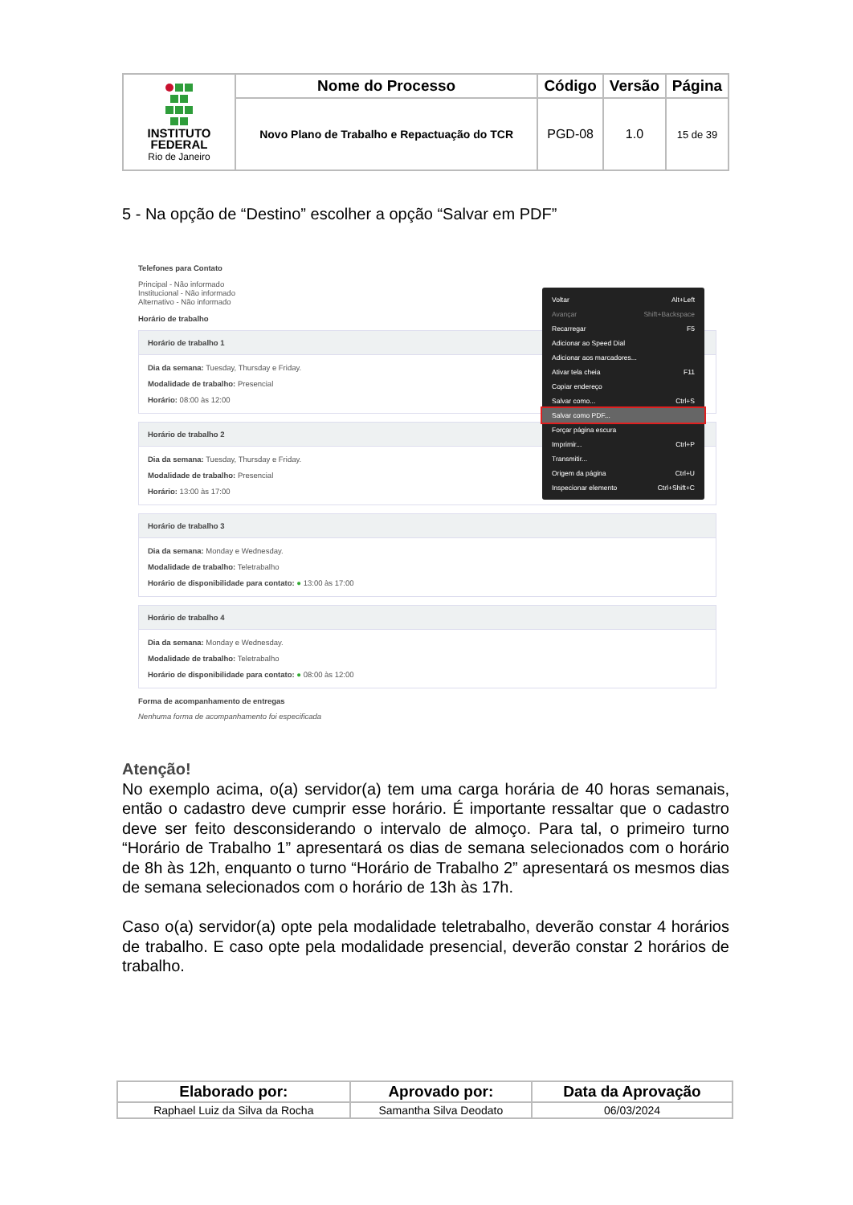| INSTITUTO FEDERAL Rio de Janeiro | Nome do Processo | Código | Versão | Página |
| | Novo Plano de Trabalho e Repactuação do TCR | PGD-08 | 1.0 | 15 de 39 |
5 - Na opção de “Destino” escolher a opção “Salvar em PDF”
Telefones para Contato
Principal - Não informado
Institucional - Não informado
Alternativo - Não informado
Horário de trabalho
Horário de trabalho 1
Dia da semana: Tuesday, Thursday e Friday.
Modalidade de trabalho: Presencial
Horário: 08:00 às 12:00
Horário de trabalho 2
Dia da semana: Tuesday, Thursday e Friday.
Modalidade de trabalho: Presencial
Horário: 13:00 às 17:00
Horário de trabalho 3
Dia da semana: Monday e Wednesday.
Modalidade de trabalho: Teletrabalho
Horário de disponibilidade para contato: ● 13:00 às 17:00
Horário de trabalho 4
Dia da semana: Monday e Wednesday.
Modalidade de trabalho: Teletrabalho
Horário de disponibilidade para contato: ● 08:00 às 12:00
Forma de acompanhamento de entregas
Nenhuma forma de acompanhamento foi especificada
Voltar Alt+Left
Avançar Shift+Backspace
Recarregar F5
Adicionar ao Speed Dial
Adicionar aos marcadores...
Ativar tela cheia F11
Copiar endereço
Salvar como... Ctrl+S
Salvar como PDF...
Forçar página escura
Imprimir... Ctrl+P
Transmitir...
Origem da página Ctrl+U
Inspecionar elemento Ctrl+Shift+C
Atenção!
No exemplo acima, o(a) servidor(a) tem uma carga horária de 40 horas semanais, então o cadastro deve cumprir esse horário. É importante ressaltar que o cadastro deve ser feito desconsiderando o intervalo de almoço. Para tal, o primeiro turno “Horário de Trabalho 1” apresentará os dias de semana selecionados com o horário de 8h às 12h, enquanto o turno “Horário de Trabalho 2” apresentará os mesmos dias de semana selecionados com o horário de 13h às 17h.
Caso o(a) servidor(a) opte pela modalidade teletrabalho, deverão constar 4 horários de trabalho. E caso opte pela modalidade presencial, deverão constar 2 horários de trabalho.
| Elaborado por: | Aprovado por: | Data da Aprovação |
| --- | --- | --- |
| Raphael Luiz da Silva da Rocha | Samantha Silva Deodato | 06/03/2024 |